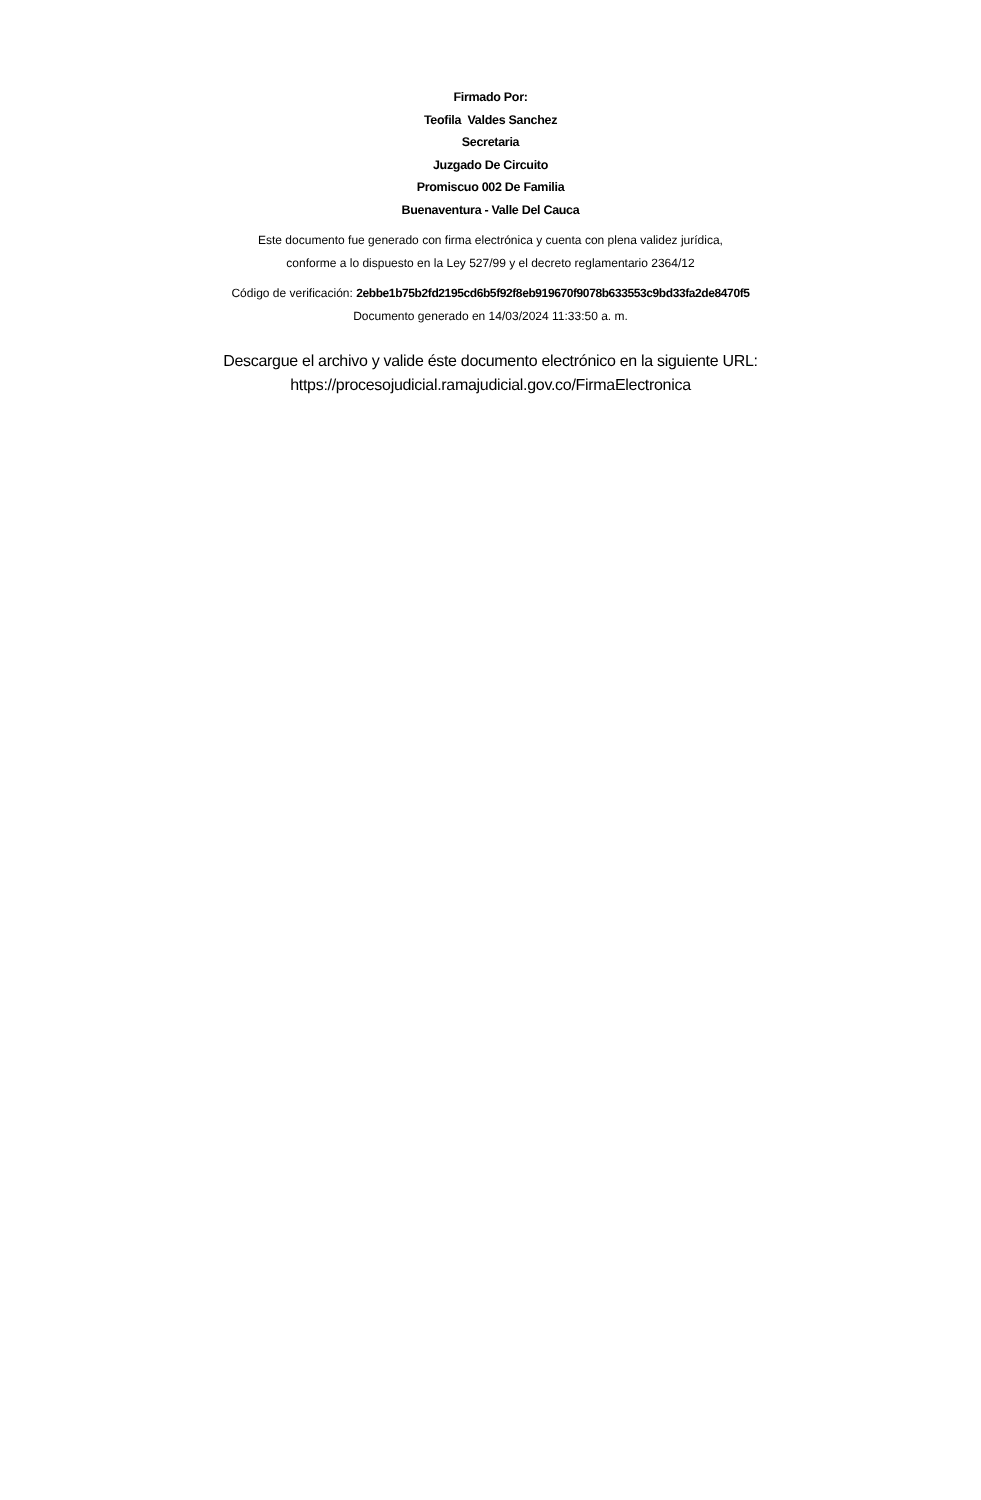Firmado Por:
Teofila Valdes Sanchez
Secretaria
Juzgado De Circuito
Promiscuo 002 De Familia
Buenaventura - Valle Del Cauca
Este documento fue generado con firma electrónica y cuenta con plena validez jurídica,
conforme a lo dispuesto en la Ley 527/99 y el decreto reglamentario 2364/12
Código de verificación: 2ebbe1b75b2fd2195cd6b5f92f8eb919670f9078b633553c9bd33fa2de8470f5
Documento generado en 14/03/2024 11:33:50 a. m.
Descargue el archivo y valide éste documento electrónico en la siguiente URL:
https://procesojudicial.ramajudicial.gov.co/FirmaElectronica